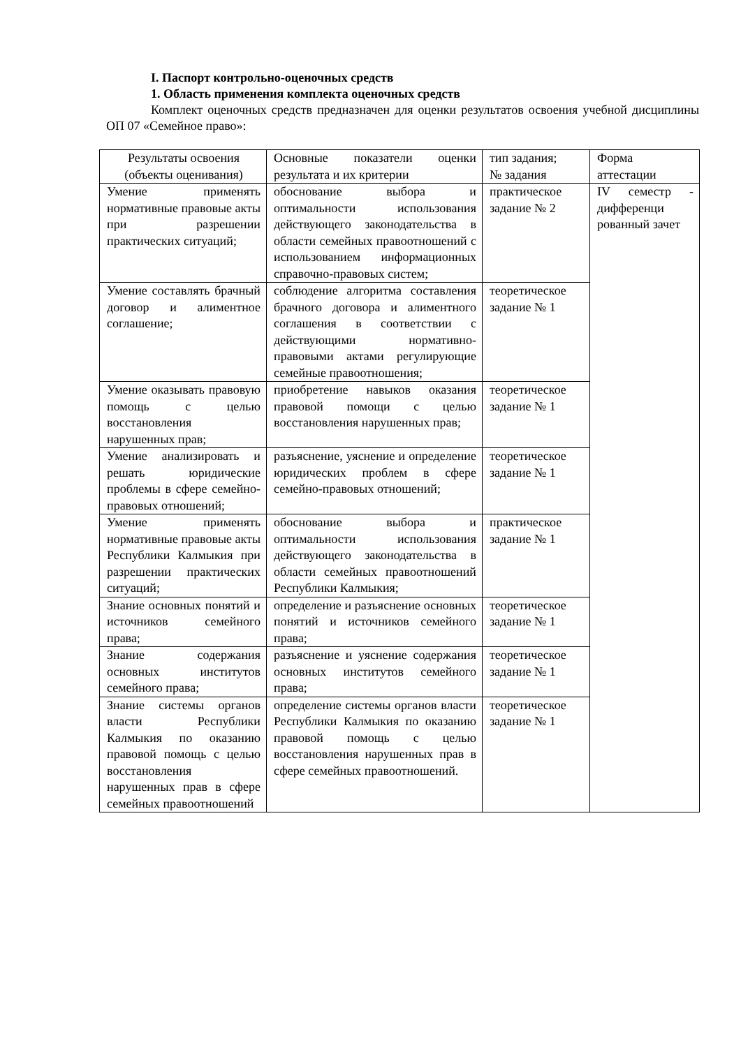I. Паспорт контрольно-оценочных средств
1. Область применения комплекта оценочных средств
Комплект оценочных средств предназначен для оценки результатов освоения учебной дисциплины ОП 07 «Семейное право»:
| Результаты освоения (объекты оценивания) | Основные показатели оценки результата и их критерии | тип задания; № задания | Форма аттестации |
| Умение применять нормативные правовые акты при разрешении практических ситуаций; | обоснование выбора и оптимальности использования действующего законодательства в области семейных правоотношений с использованием информационных справочно-правовых систем; | практическое задание № 2 | IV семестр - дифференци рованный зачет |
| Умение составлять брачный договор и алиментное соглашение; | соблюдение алгоритма составления брачного договора и алиментного соглашения в соответствии с действующими нормативно-правовыми актами регулирующие семейные правоотношения; | теоретическое задание № 1 | |
| Умение оказывать правовую помощь с целью восстановления нарушенных прав; | приобретение навыков оказания правовой помощи с целью восстановления нарушенных прав; | теоретическое задание № 1 | |
| Умение анализировать и решать юридические проблемы в сфере семейно-правовых отношений; | разъяснение, уяснение и определение юридических проблем в сфере семейно-правовых отношений; | теоретическое задание № 1 | |
| Умение применять нормативные правовые акты Республики Калмыкия при разрешении практических ситуаций; | обоснование выбора и оптимальности использования действующего законодательства в области семейных правоотношений Республики Калмыкия; | практическое задание № 1 | |
| Знание основных понятий и источников семейного права; | определение и разъяснение основных понятий и источников семейного права; | теоретическое задание № 1 | |
| Знание содержания основных институтов семейного права; | разъяснение и уяснение содержания основных институтов семейного права; | теоретическое задание № 1 | |
| Знание системы органов власти Республики Калмыкия по оказанию правовой помощь с целью восстановления нарушенных прав в сфере семейных правоотношений | определение системы органов власти Республики Калмыкия по оказанию правовой помощь с целью восстановления нарушенных прав в сфере семейных правоотношений. | теоретическое задание № 1 | |